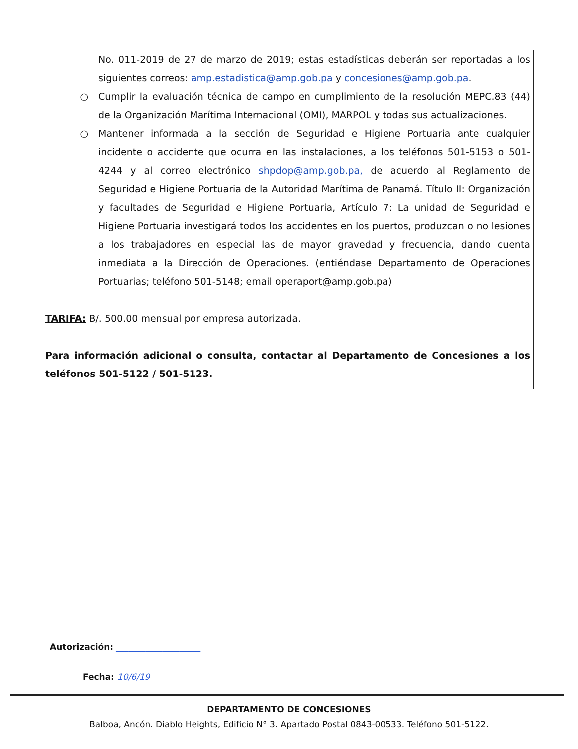No. 011-2019 de 27 de marzo de 2019; estas estadísticas deberán ser reportadas a los siguientes correos: amp.estadistica@amp.gob.pa y concesiones@amp.gob.pa.
○ Cumplir la evaluación técnica de campo en cumplimiento de la resolución MEPC.83 (44) de la Organización Marítima Internacional (OMI), MARPOL y todas sus actualizaciones.
○ Mantener informada a la sección de Seguridad e Higiene Portuaria ante cualquier incidente o accidente que ocurra en las instalaciones, a los teléfonos 501-5153 o 501-4244 y al correo electrónico shpdop@amp.gob.pa, de acuerdo al Reglamento de Seguridad e Higiene Portuaria de la Autoridad Marítima de Panamá. Título II: Organización y facultades de Seguridad e Higiene Portuaria, Artículo 7: La unidad de Seguridad e Higiene Portuaria investigará todos los accidentes en los puertos, produzcan o no lesiones a los trabajadores en especial las de mayor gravedad y frecuencia, dando cuenta inmediata a la Dirección de Operaciones. (entiéndase Departamento de Operaciones Portuarias; teléfono 501-5148; email operaport@amp.gob.pa)
TARIFA: B/. 500.00 mensual por empresa autorizada.
Para información adicional o consulta, contactar al Departamento de Concesiones a los teléfonos 501-5122 / 501-5123.
Autorización: ____________________
Fecha: 10/6/19
DEPARTAMENTO DE CONCESIONES
Balboa, Ancón. Diablo Heights, Edificio N° 3. Apartado Postal 0843-00533. Teléfono 501-5122.